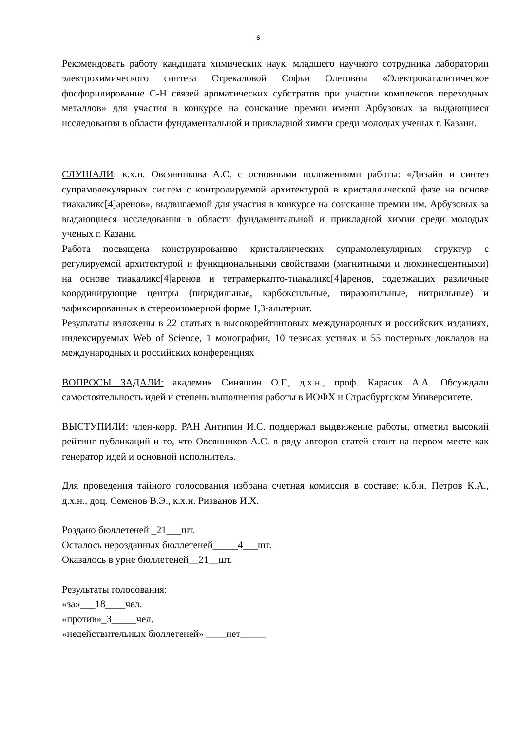6
Рекомендовать работу кандидата химических наук, младшего научного сотрудника лаборатории электрохимического синтеза Стрекаловой Софьи Олеговны «Электрокаталитическое фосфорилирование С-Н связей ароматических субстратов при участии комплексов переходных металлов» для участия в конкурсе на соискание премии имени Арбузовых за выдающиеся исследования в области фундаментальной и прикладной химии среди молодых ученых г. Казани.
СЛУШАЛИ: к.х.н. Овсянникова А.С. с основными положениями работы: «Дизайн и синтез супрамолекулярных систем с контролируемой архитектурой в кристаллической фазе на основе тиакаликс[4]аренов», выдвигаемой для участия в конкурсе на соискание премии им. Арбузовых за выдающиеся исследования в области фундаментальной и прикладной химии среди молодых ученых г. Казани.
Работа посвящена конструированию кристаллических супрамолекулярных структур с регулируемой архитектурой и функциональными свойствами (магнитными и люминесцентными) на основе тиакаликс[4]аренов и тетрамеркапто-тиакаликс[4]аренов, содержащих различные координирующие центры (пиридильные, карбоксильные, пиразолильные, нитрильные) и зафиксированных в стереоизомерной форме 1,3-альтернат.
Результаты изложены в 22 статьях в высокорейтинговых международных и российских изданиях, индексируемых Web of Science, 1 монографии, 10 тезисах устных и 55 постерных докладов на международных и российских конференциях
ВОПРОСЫ ЗАДАЛИ: академик Синяшин О.Г., д.х.н., проф. Карасик А.А. Обсуждали самостоятельность идей и степень выполнения работы в ИОФХ и Страсбургском Университете.
ВЫСТУПИЛИ: член-корр. РАН Антипин И.С. поддержал выдвижение работы, отметил высокий рейтинг публикаций и то, что Овсянников А.С. в ряду авторов статей стоит на первом месте как генератор идей и основной исполнитель.
Для проведения тайного голосования избрана счетная комиссия в составе: к.б.н. Петров К.А., д.х.н., доц. Семенов В.Э., к.х.н. Ризванов И.Х.
Роздано бюллетеней _21___шт.
Осталось нерозданных бюллетеней_____4___шт.
Оказалось в урне бюллетеней__21__шт.
Результаты голосования:
«за»___18____чел.
«против»_3_____чел.
«недействительных бюллетеней» ____нет_____